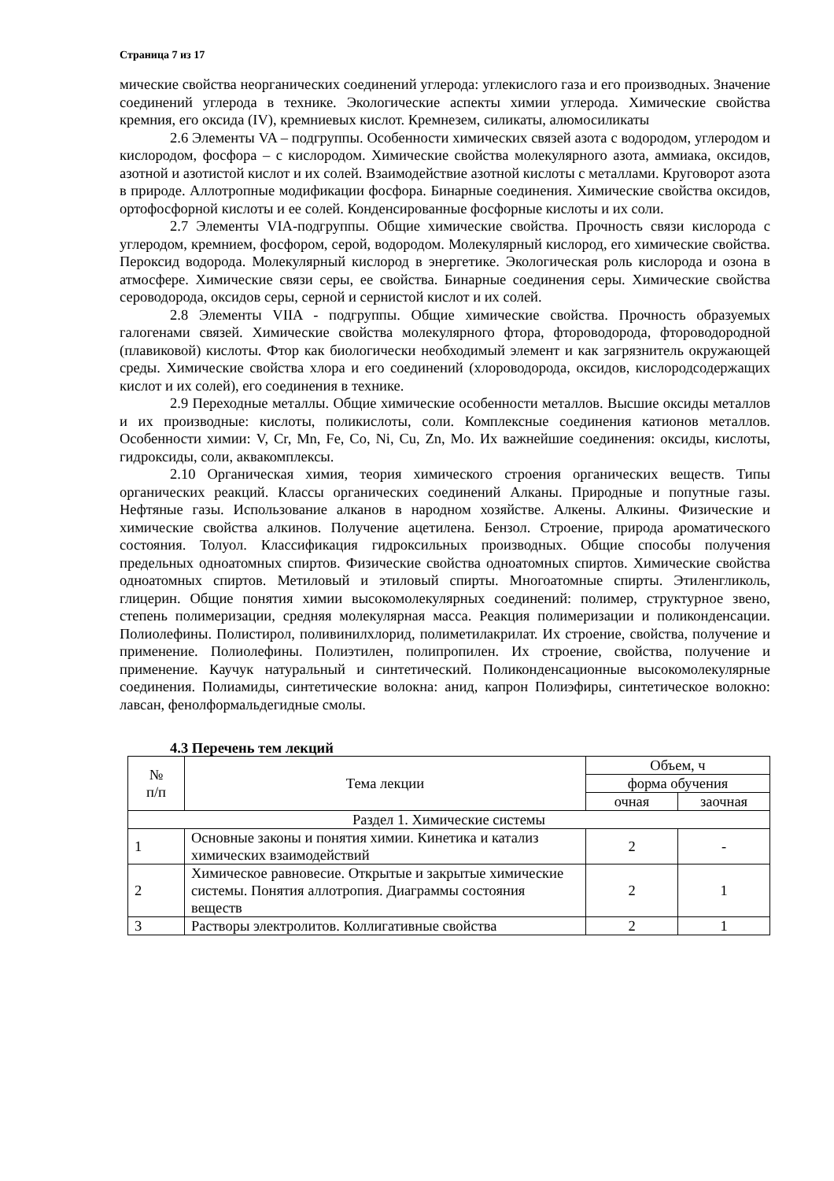Страница 7 из 17
мические свойства неорганических соединений углерода: углекислого газа и его производных. Значение соединений углерода в технике. Экологические аспекты химии углерода. Химические свойства кремния, его оксида (IV), кремниевых кислот. Кремнезем, силикаты, алюмосиликаты
2.6 Элементы VA – подгруппы. Особенности химических связей азота с водородом, углеродом и кислородом, фосфора – с кислородом. Химические свойства молекулярного азота, аммиака, оксидов, азотной и азотистой кислот и их солей. Взаимодействие азотной кислоты с металлами. Круговорот азота в природе. Аллотропные модификации фосфора. Бинарные соединения. Химические свойства оксидов, ортофосфорной кислоты и ее солей. Конденсированные фосфорные кислоты и их соли.
2.7 Элементы VIA-подгруппы. Общие химические свойства. Прочность связи кислорода с углеродом, кремнием, фосфором, серой, водородом. Молекулярный кислород, его химические свойства. Пероксид водорода. Молекулярный кислород в энергетике. Экологическая роль кислорода и озона в атмосфере. Химические связи серы, ее свойства. Бинарные соединения серы. Химические свойства сероводорода, оксидов серы, серной и сернистой кислот и их солей.
2.8 Элементы VIIA - подгруппы. Общие химические свойства. Прочность образуемых галогенами связей. Химические свойства молекулярного фтора, фтороводорода, фтороводородной (плавиковой) кислоты. Фтор как биологически необходимый элемент и как загрязнитель окружающей среды. Химические свойства хлора и его соединений (хлороводорода, оксидов, кислородсодержащих кислот и их солей), его соединения в технике.
2.9 Переходные металлы. Общие химические особенности металлов. Высшие оксиды металлов и их производные: кислоты, поликислоты, соли. Комплексные соединения катионов металлов. Особенности химии: V, Cr, Mn, Fe, Co, Ni, Cu, Zn, Mo. Их важнейшие соединения: оксиды, кислоты, гидроксиды, соли, аквакомплексы.
2.10 Органическая химия, теория химического строения органических веществ. Типы органических реакций. Классы органических соединений Алканы. Природные и попутные газы. Нефтяные газы. Использование алканов в народном хозяйстве. Алкены. Алкины. Физические и химические свойства алкинов. Получение ацетилена. Бензол. Строение, природа ароматического состояния. Толуол. Классификация гидроксильных производных. Общие способы получения предельных одноатомных спиртов. Физические свойства одноатомных спиртов. Химические свойства одноатомных спиртов. Метиловый и этиловый спирты. Многоатомные спирты. Этиленгликоль, глицерин. Общие понятия химии высокомолекулярных соединений: полимер, структурное звено, степень полимеризации, средняя молекулярная масса. Реакция полимеризации и поликонденсации. Полиолефины. Полистирол, поливинилхлорид, полиметилакрилат. Их строение, свойства, получение и применение. Полиолефины. Полиэтилен, полипропилен. Их строение, свойства, получение и применение. Каучук натуральный и синтетический. Поликонденсационные высокомолекулярные соединения. Полиамиды, синтетические волокна: анид, капрон Полиэфиры, синтетическое волокно: лавсан, фенолформальдегидные смолы.
4.3 Перечень тем лекций
| № п/п | Тема лекции | Объем, ч | |
| --- | --- | --- | --- |
| | | форма обучения | |
| | | очная | заочная |
| Раздел 1. Химические системы | | | |
| 1 | Основные законы и понятия химии. Кинетика и катализ химических взаимодействий | 2 | - |
| 2 | Химическое равновесие. Открытые и закрытые химические системы. Понятия аллотропия. Диаграммы состояния веществ | 2 | 1 |
| 3 | Растворы электролитов. Коллигативные свойства | 2 | 1 |